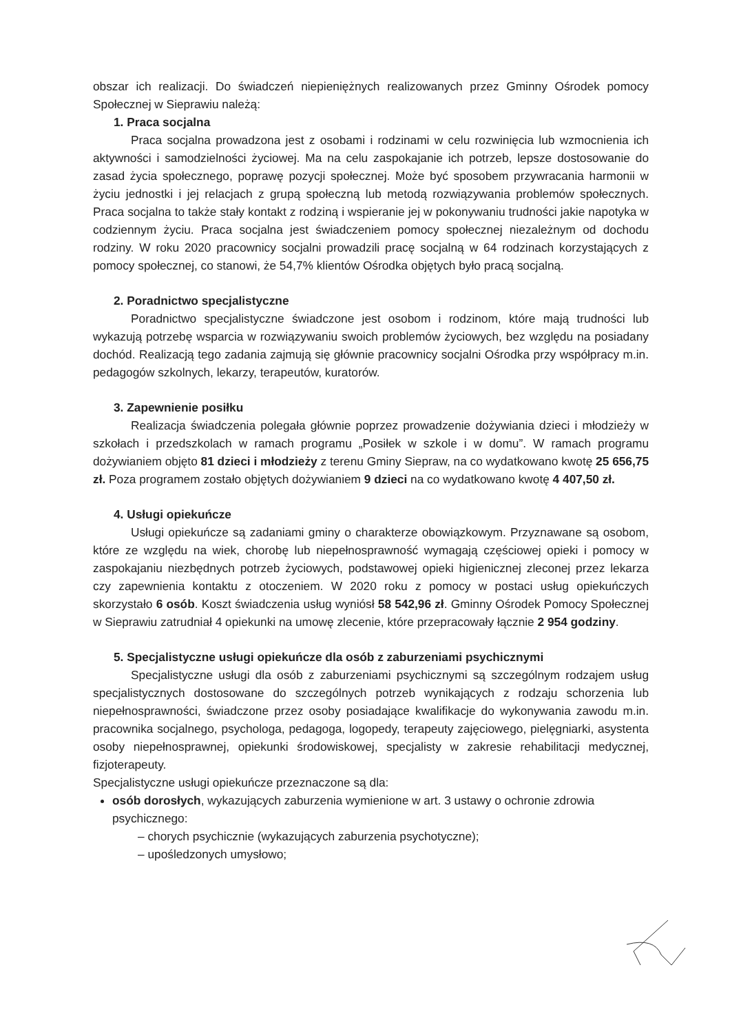obszar ich realizacji. Do świadczeń niepieniężnych realizowanych przez Gminny Ośrodek pomocy Społecznej w Sieprawiu należą:
1. Praca socjalna
Praca socjalna prowadzona jest z osobami i rodzinami w celu rozwinięcia lub wzmocnienia ich aktywności i samodzielności życiowej. Ma na celu zaspokajanie ich potrzeb, lepsze dostosowanie do zasad życia społecznego, poprawę pozycji społecznej. Może być sposobem przywracania harmonii w życiu jednostki i jej relacjach z grupą społeczną lub metodą rozwiązywania problemów społecznych. Praca socjalna to także stały kontakt z rodziną i wspieranie jej w pokonywaniu trudności jakie napotyka w codziennym życiu. Praca socjalna jest świadczeniem pomocy społecznej niezależnym od dochodu rodziny. W roku 2020 pracownicy socjalni prowadzili pracę socjalną w 64 rodzinach korzystających z pomocy społecznej, co stanowi, że 54,7% klientów Ośrodka objętych było pracą socjalną.
2. Poradnictwo specjalistyczne
Poradnictwo specjalistyczne świadczone jest osobom i rodzinom, które mają trudności lub wykazują potrzebę wsparcia w rozwiązywaniu swoich problemów życiowych, bez względu na posiadany dochód. Realizacją tego zadania zajmują się głównie pracownicy socjalni Ośrodka przy współpracy m.in. pedagogów szkolnych, lekarzy, terapeutów, kuratorów.
3. Zapewnienie posiłku
Realizacja świadczenia polegała głównie poprzez prowadzenie dożywiania dzieci i młodzieży w szkołach i przedszkolach w ramach programu „Posiłek w szkole i w domu”. W ramach programu dożywianiem objęto 81 dzieci i młodzieży z terenu Gminy Siepraw, na co wydatkowano kwotę 25 656,75 zł. Poza programem zostało objętych dożywianiem 9 dzieci na co wydatkowano kwotę 4 407,50 zł.
4. Usługi opiekuńcze
Usługi opiekuńcze są zadaniami gminy o charakterze obowiązkowym. Przyznawane są osobom, które ze względu na wiek, chorobę lub niepełnosprawność wymagają częściowej opieki i pomocy w zaspokajaniu niezbędnych potrzeb życiowych, podstawowej opieki higienicznej zleconej przez lekarza czy zapewnienia kontaktu z otoczeniem. W 2020 roku z pomocy w postaci usług opiekuńczych skorzystało 6 osób. Koszt świadczenia usług wyniósł 58 542,96 zł. Gminny Ośrodek Pomocy Społecznej w Sieprawiu zatrudniał 4 opiekunki na umowę zlecenie, które przepracowały łącznie 2 954 godziny.
5. Specjalistyczne usługi opiekuńcze dla osób z zaburzeniami psychicznymi
Specjalistyczne usługi dla osób z zaburzeniami psychicznymi są szczególnym rodzajem usług specjalistycznych dostosowane do szczególnych potrzeb wynikających z rodzaju schorzenia lub niepełnosprawności, świadczone przez osoby posiadające kwalifikacje do wykonywania zawodu m.in. pracownika socjalnego, psychologa, pedagoga, logopedy, terapeuty zajęciowego, pielęgniarki, asystenta osoby niepełnosprawnej, opiekunki środowiskowej, specjalisty w zakresie rehabilitacji medycznej, fizjoterapeuty.
Specjalistyczne usługi opiekuńcze przeznaczone są dla:
osób dorosłych, wykazujących zaburzenia wymienione w art. 3 ustawy o ochronie zdrowia psychicznego:
– chorych psychicznie (wykazujących zaburzenia psychotyczne);
– upośledzonych umysłowo;